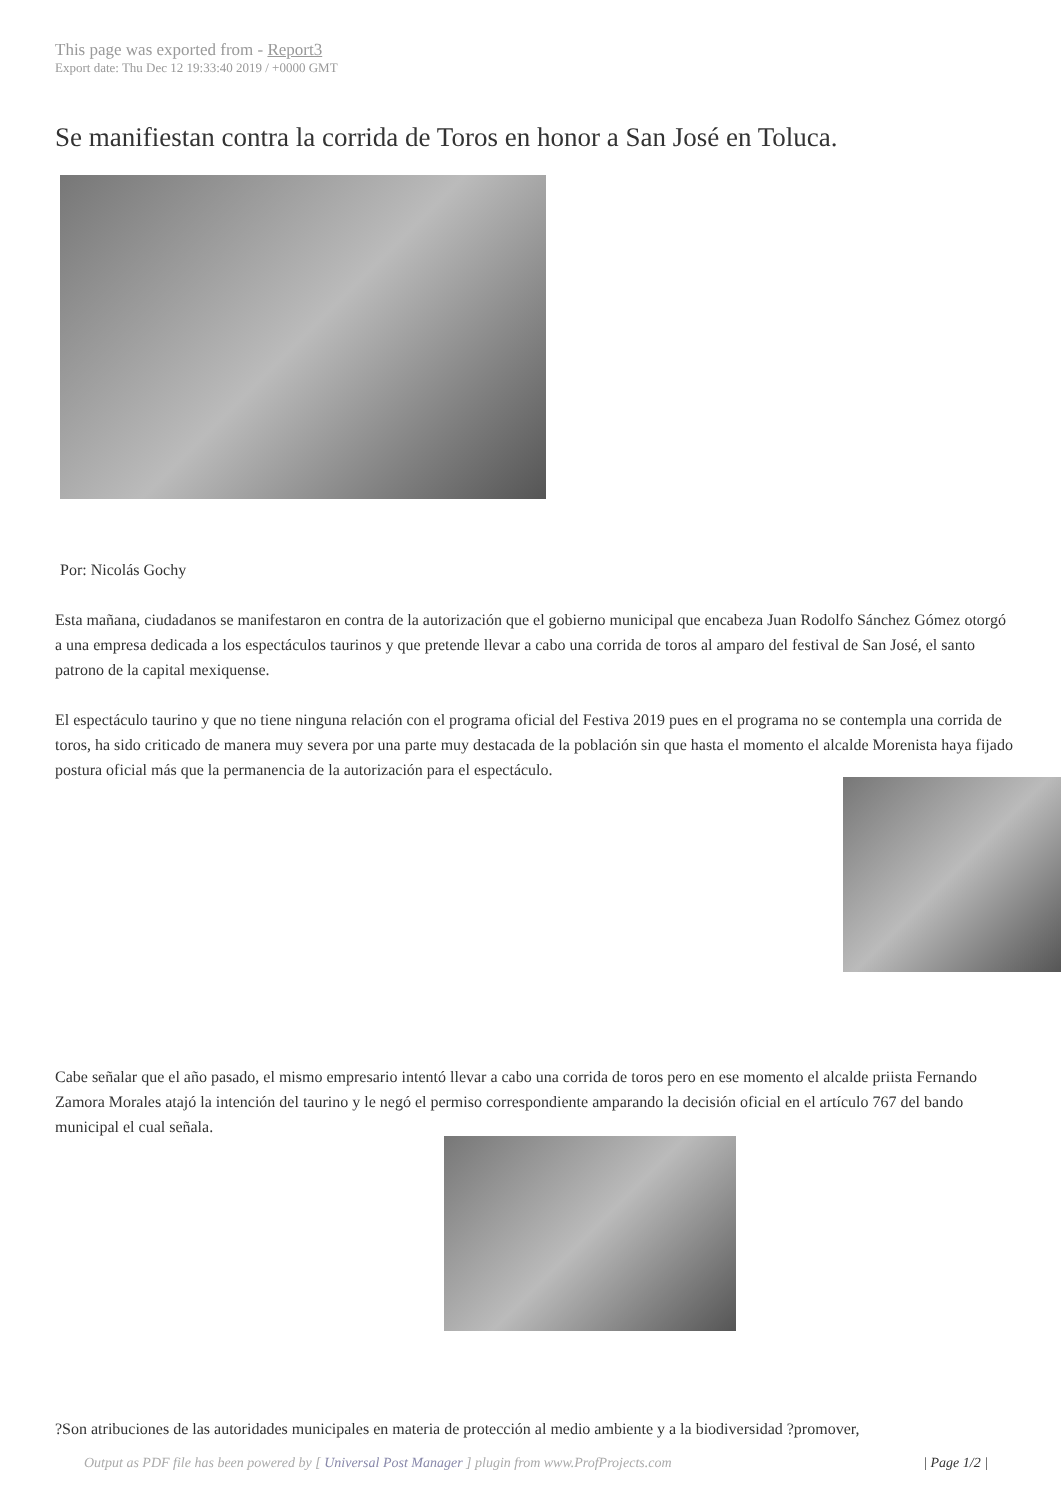This page was exported from - Report3
Export date: Thu Dec 12 19:33:40 2019 / +0000 GMT
Se manifiestan contra la corrida de Toros en honor a San José en Toluca.
Por: Nicolás Gochy
Esta mañana, ciudadanos se manifestaron en contra de la autorización que el gobierno municipal que encabeza Juan Rodolfo Sánchez Gómez otorgó a una empresa dedicada a los espectáculos taurinos y que pretende llevar a cabo una corrida de toros al amparo del festival de San José, el santo patrono de la capital mexiquense.
El espectáculo taurino y que no tiene ninguna relación con el programa oficial del Festiva 2019 pues en el programa no se contempla una corrida de toros, ha sido criticado de manera muy severa por una parte muy destacada de la población sin que hasta el momento el alcalde Morenista haya fijado postura oficial más que la permanencia de la autorización para el espectáculo.
Cabe señalar que el año pasado, el mismo empresario intentó llevar a cabo una corrida de toros pero en ese momento el alcalde priista Fernando Zamora Morales atajó la intención del taurino y le negó el permiso correspondiente amparando la decisión oficial en el artículo 767 del bando municipal el cual señala.
?Son atribuciones de las autoridades municipales en materia de protección al medio ambiente y a la biodiversidad ?promover,
Output as PDF file has been powered by [ Universal Post Manager ] plugin from www.ProfProjects.com | Page 1/2 |